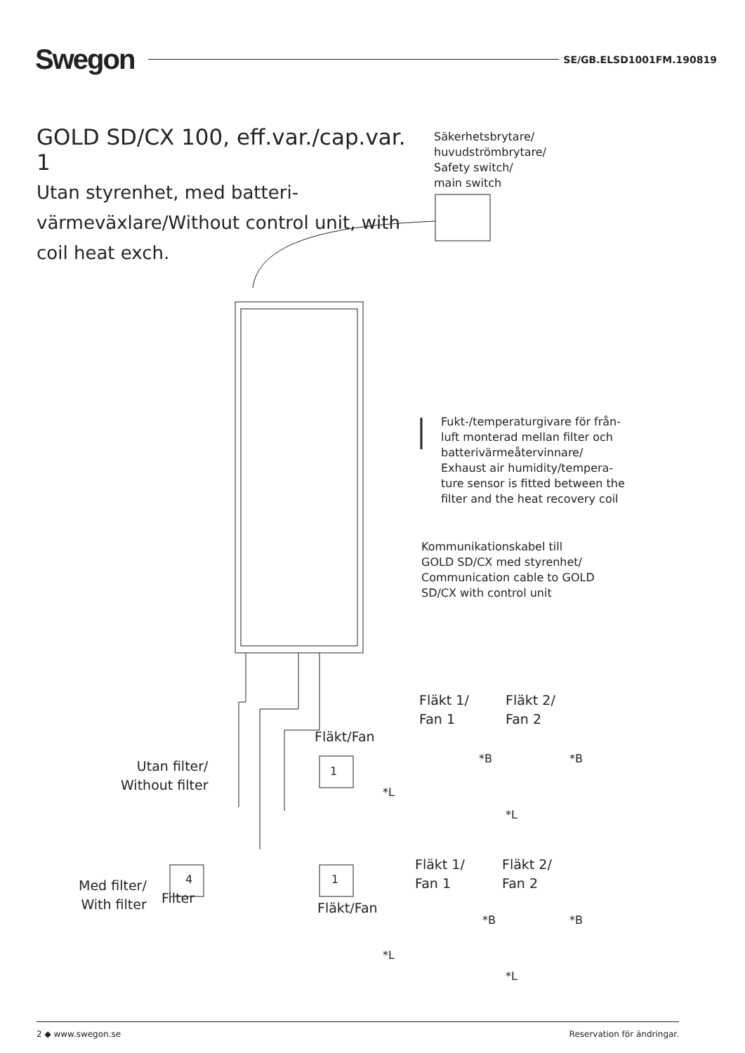Swegon SE/GB.ELSD1001FM.190819
GOLD SD/CX 100, eff.var./cap.var. 1
Utan styrenhet, med batteri-värmeväxlare/Without control unit, with coil heat exch.
Säkerhetsbrytare/
huvudströmbrytare/
Safety switch/
main switch
Fukt-/temperaturgivare för från-
luft monterad mellan filter och
batterivärmeåtervinnare/
Exhaust air humidity/tempera-
ture sensor is fitted between the
filter and the heat recovery coil
Kommunikationskabel till
GOLD SD/CX med styrenhet/
Communication cable to GOLD
SD/CX with control unit
Fläkt 1/
Fan 1
Fläkt 2/
Fan 2
Fläkt/Fan
Utan filter/
Without filter
1
*B *B
*L
*L
Fläkt 1/
Fan 1
Fläkt 2/
Fan 2
Med filter/
With filter
Filter
Fläkt/Fan
4 1
*B *B
*L
*L
2 ◆ www.swegon.se Reservation för ändringar.